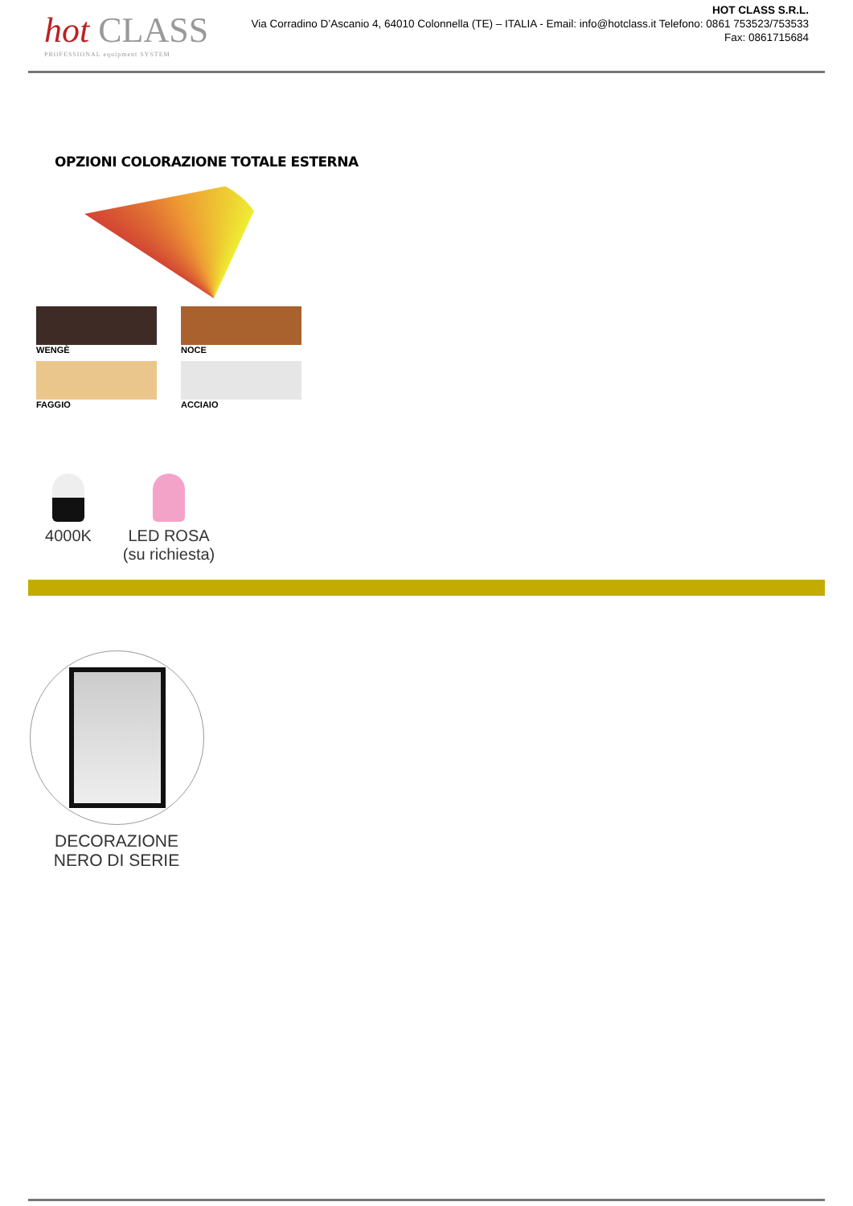hot CLASS
PROFESSIONAL equipment SYSTEM
HOT CLASS S.R.L.
Via Corradino D’Ascanio 4, 64010 Colonnella (TE) – ITALIA - Email: info@hotclass.it Telefono: 0861 753523/753533
Fax: 0861715684
OPZIONI COLORAZIONE TOTALE ESTERNA
NCS-RAL
WENGÈ
NOCE
FAGGIO
ACCIAIO
4000K LED ROSA
(su richiesta)
DECORAZIONE
NERO DI SERIE